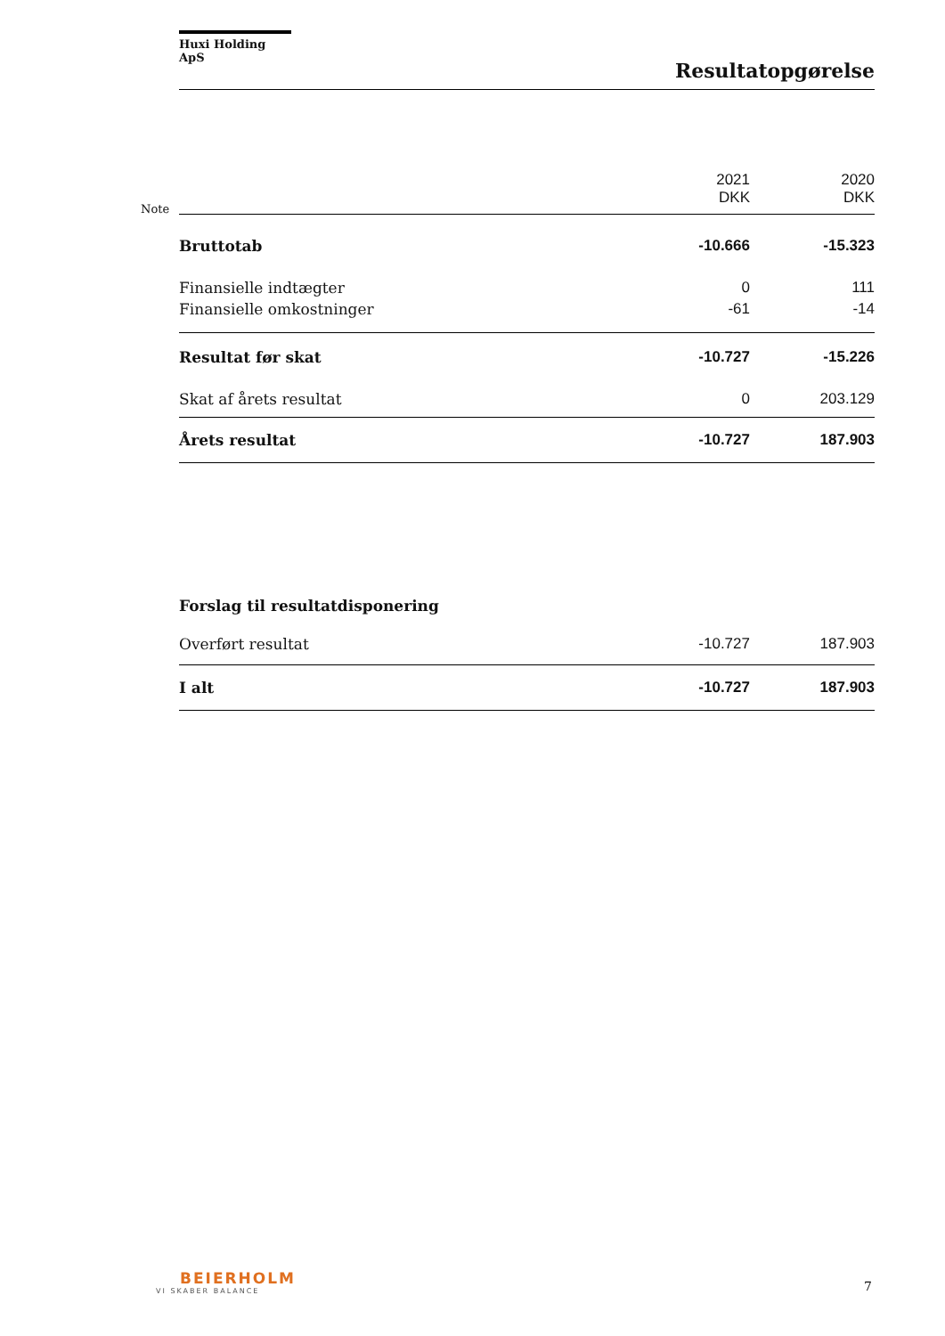Huxi Holding ApS
Resultatopgørelse
Note
| | 2021 DKK | 2020 DKK |
| --- | --- | --- |
| Bruttotab | -10.666 | -15.323 |
| Finansielle indtægter | 0 | 111 |
| Finansielle omkostninger | -61 | -14 |
| Resultat før skat | -10.727 | -15.226 |
| Skat af årets resultat | 0 | 203.129 |
| Årets resultat | -10.727 | 187.903 |
| Forslag til resultatdisponering | | |
| Overført resultat | -10.727 | 187.903 |
| I alt | -10.727 | 187.903 |
BEIERHOLM
VI SKABER BALANCE
7